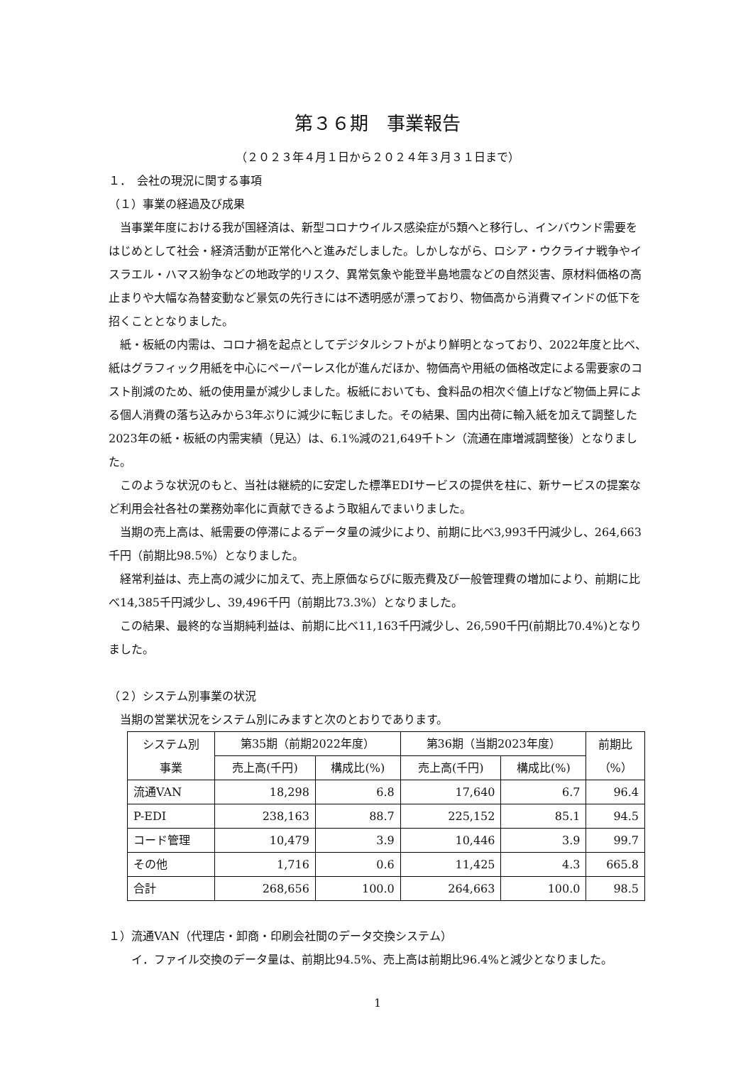第３６期　事業報告
（２０２３年４月１日から２０２４年３月３１日まで）
１．　会社の現況に関する事項
（１）事業の経過及び成果
当事業年度における我が国経済は、新型コロナウイルス感染症が5類へと移行し、インバウンド需要をはじめとして社会・経済活動が正常化へと進みだしました。しかしながら、ロシア・ウクライナ戦争やイスラエル・ハマス紛争などの地政学的リスク、異常気象や能登半島地震などの自然災害、原材料価格の高止まりや大幅な為替変動など景気の先行きには不透明感が漂っており、物価高から消費マインドの低下を招くこととなりました。
紙・板紙の内需は、コロナ禍を起点としてデジタルシフトがより鮮明となっており、2022年度と比べ、紙はグラフィック用紙を中心にペーパーレス化が進んだほか、物価高や用紙の価格改定による需要家のコスト削減のため、紙の使用量が減少しました。板紙においても、食料品の相次ぐ値上げなど物価上昇による個人消費の落ち込みから3年ぶりに減少に転じました。その結果、国内出荷に輸入紙を加えて調整した2023年の紙・板紙の内需実績（見込）は、6.1%減の21,649千トン（流通在庫増減調整後）となりました。
このような状況のもと、当社は継続的に安定した標準EDIサービスの提供を柱に、新サービスの提案など利用会社各社の業務効率化に貢献できるよう取組んでまいりました。
当期の売上高は、紙需要の停滞によるデータ量の減少により、前期に比べ3,993千円減少し、264,663千円（前期比98.5%）となりました。
経常利益は、売上高の減少に加えて、売上原価ならびに販売費及び一般管理費の増加により、前期に比べ14,385千円減少し、39,496千円（前期比73.3%）となりました。
この結果、最終的な当期純利益は、前期に比べ11,163千円減少し、26,590千円(前期比70.4%)となりました。
（２）システム別事業の状況
当期の営業状況をシステム別にみますと次のとおりであります。
| システム別 事業 | 第35期（前期2022年度） | | 第36期（当期2023年度） | | 前期比 （%） |
| --- | --- | --- | --- | --- | --- |
| | 売上高(千円) | 構成比(%) | 売上高(千円) | 構成比(%) | |
| 流通VAN | 18,298 | 6.8 | 17,640 | 6.7 | 96.4 |
| P-EDI | 238,163 | 88.7 | 225,152 | 85.1 | 94.5 |
| コード管理 | 10,479 | 3.9 | 10,446 | 3.9 | 99.7 |
| その他 | 1,716 | 0.6 | 11,425 | 4.3 | 665.8 |
| 合計 | 268,656 | 100.0 | 264,663 | 100.0 | 98.5 |
１）流通VAN（代理店・卸商・印刷会社間のデータ交換システム）
イ．ファイル交換のデータ量は、前期比94.5%、売上高は前期比96.4%と減少となりました。
1